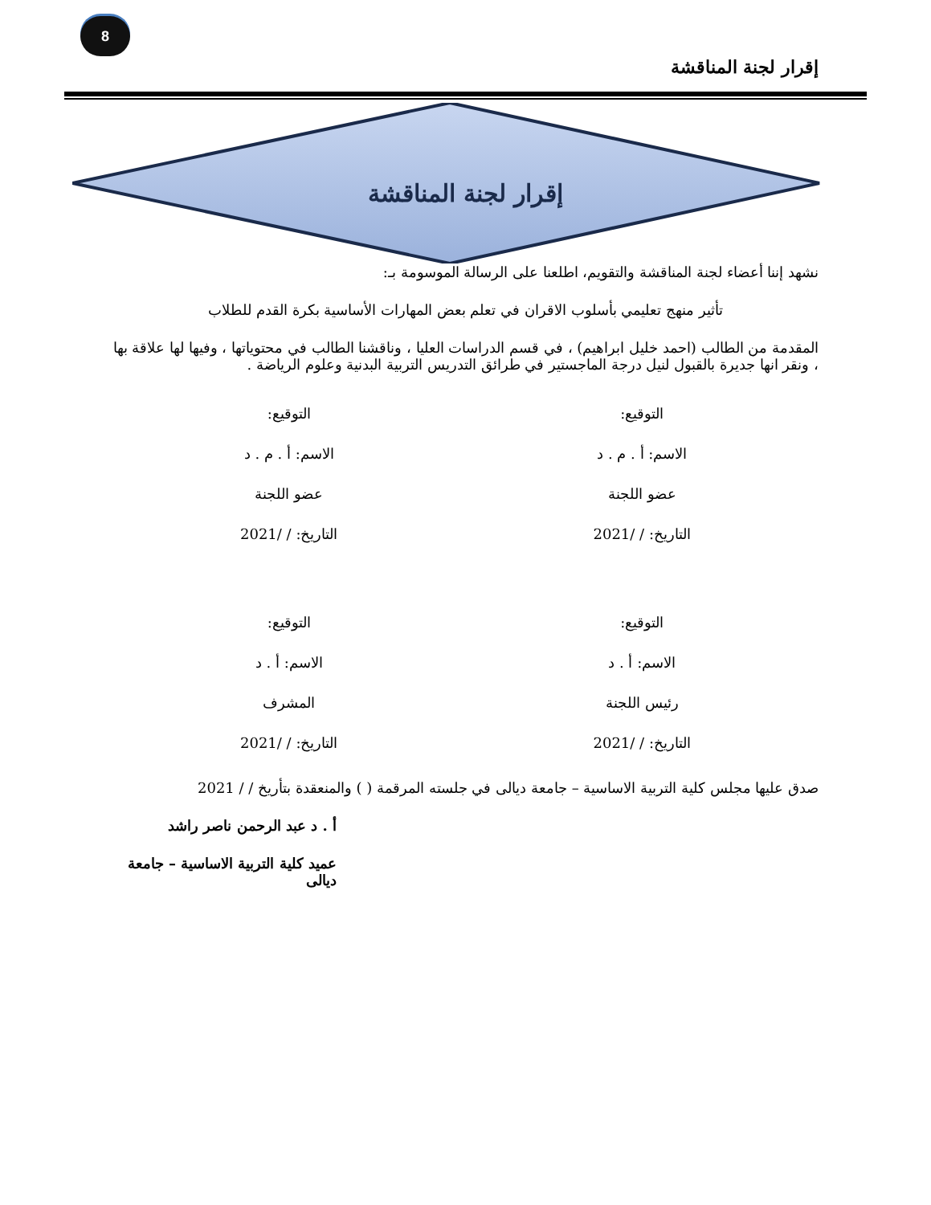8
إقرار لجنة المناقشة
إقرار لجنة المناقشة
نشهد إننا أعضاء لجنة المناقشة والتقويم، اطلعنا على الرسالة الموسومة بـ:
تأثير منهج تعليمي بأسلوب الاقران في تعلم بعض المهارات الأساسية بكرة القدم للطلاب
المقدمة من الطالب (احمد خليل ابراهيم) ، في قسم الدراسات العليا ، وناقشنا الطالب في محتوياتها ، وفيها لها علاقة بها ، ونقر انها جديرة بالقبول لنيل درجة الماجستير في طرائق التدريس التربية البدنية وعلوم الرياضة .
التوقيع:
الاسم: أ . م . د
عضو اللجنة
التاريخ: / /2021
التوقيع:
الاسم: أ . م . د
عضو اللجنة
التاريخ: / /2021
التوقيع:
الاسم: أ . د
رئيس اللجنة
التاريخ: / /2021
التوقيع:
الاسم: أ . د
المشرف
التاريخ: / /2021
صدق عليها مجلس كلية التربية الاساسية – جامعة ديالى في جلسته المرقمة ( ) والمنعقدة بتأريخ / / 2021
أ . د عبد الرحمن ناصر راشد
عميد كلية التربية الاساسية – جامعة ديالى